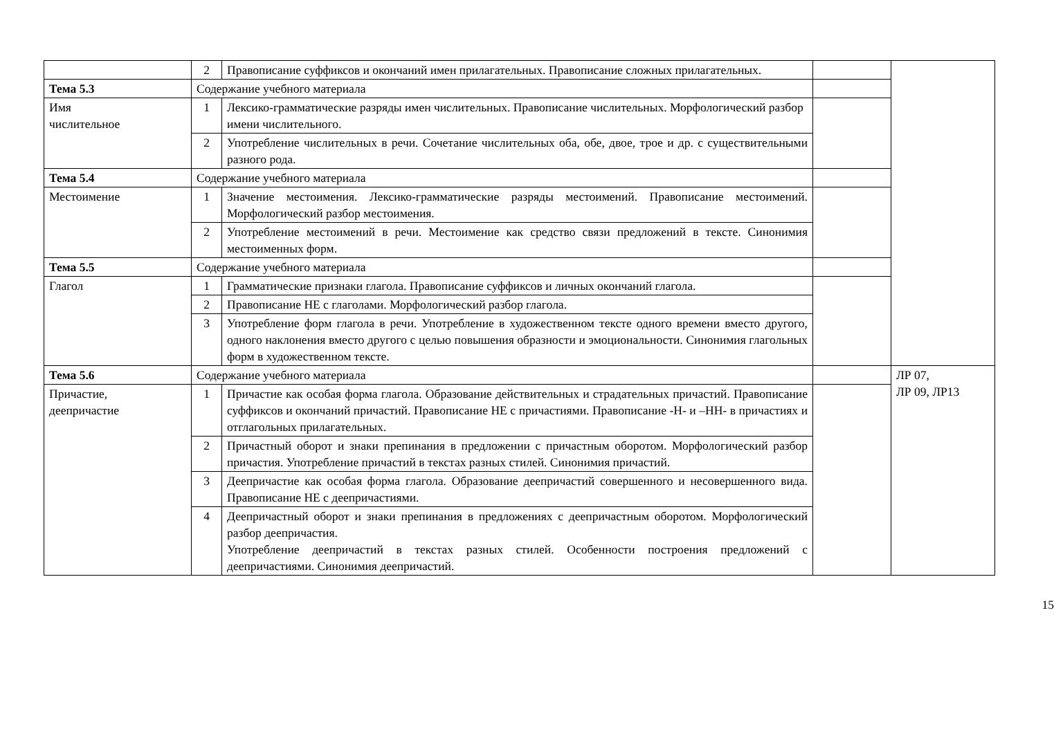| | 2 | Правописание суффиксов и окончаний имен прилагательных. Правописание сложных прилагательных. | | |
| Тема 5.3 | Содержание учебного материала | | | |
| Имя числительное | 1 | Лексико-грамматические разряды имен числительных. Правописание числительных. Морфологический разбор имени числительного. | | |
| | 2 | Употребление числительных в речи. Сочетание числительных оба, обе, двое, трое и др. с существительными разного рода. | | |
| Тема 5.4 | Содержание учебного материала | | | |
| Местоимение | 1 | Значение местоимения. Лексико-грамматические разряды местоимений. Правописание местоимений. Морфологический разбор местоимения. | | |
| | 2 | Употребление местоимений в речи. Местоимение как средство связи предложений в тексте. Синонимия местоименных форм. | | |
| Тема 5.5 | Содержание учебного материала | | | |
| Глагол | 1 | Грамматические признаки глагола. Правописание суффиксов и личных окончаний глагола. | | |
| | 2 | Правописание НЕ с глаголами. Морфологический разбор глагола. | | |
| | 3 | Употребление форм глагола в речи. Употребление в художественном тексте одного времени вместо другого, одного наклонения вместо другого с целью повышения образности и эмоциональности. Синонимия глагольных форм в художественном тексте. | | |
| Тема 5.6 | Содержание учебного материала | | | ЛР 07, ЛР 09, ЛР13 |
| Причастие, деепричастие | 1 | Причастие как особая форма глагола. Образование действительных и страдательных причастий. Правописание суффиксов и окончаний причастий. Правописание НЕ с причастиями. Правописание -Н- и –НН- в причастиях и отглагольных прилагательных. | | |
| | 2 | Причастный оборот и знаки препинания в предложении с причастным оборотом. Морфологический разбор причастия. Употребление причастий в текстах разных стилей. Синонимия причастий. | | |
| | 3 | Деепричастие как особая форма глагола. Образование деепричастий совершенного и несовершенного вида. Правописание НЕ с деепричастиями. | | |
| | 4 | Деепричастный оборот и знаки препинания в предложениях с деепричастным оборотом. Морфологический разбор деепричастия. Употребление деепричастий в текстах разных стилей. Особенности построения предложений с деепричастиями. Синонимия деепричастий. | | |
15